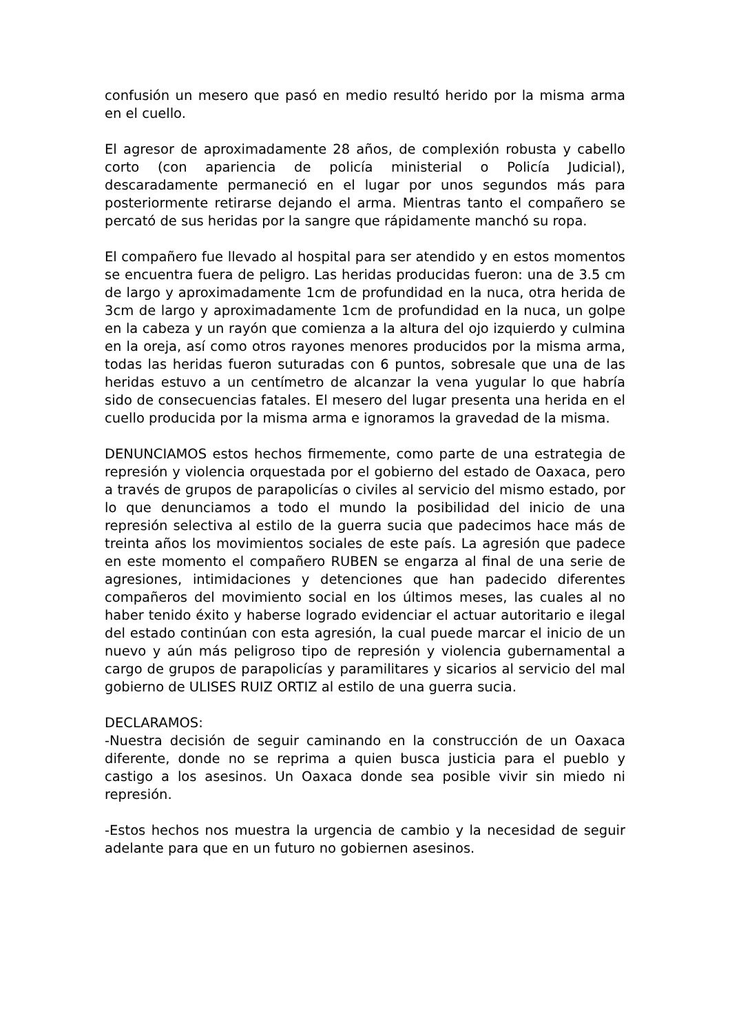confusión un mesero que pasó en medio resultó herido por la misma arma en el cuello.
El agresor de aproximadamente 28 años, de complexión robusta y cabello corto (con apariencia de policía ministerial o Policía Judicial), descaradamente permaneció en el lugar por unos segundos más para posteriormente retirarse dejando el arma. Mientras tanto el compañero se percató de sus heridas por la sangre que rápidamente manchó su ropa.
El compañero fue llevado al hospital para ser atendido y en estos momentos se encuentra fuera de peligro. Las heridas producidas fueron: una de 3.5 cm de largo y aproximadamente 1cm de profundidad en la nuca, otra herida de 3cm de largo y aproximadamente 1cm de profundidad en la nuca, un golpe en la cabeza y un rayón que comienza a la altura del ojo izquierdo y culmina en la oreja, así como otros rayones menores producidos por la misma arma, todas las heridas fueron suturadas con 6 puntos, sobresale que una de las heridas estuvo a un centímetro de alcanzar la vena yugular lo que habría sido de consecuencias fatales. El mesero del lugar presenta una herida en el cuello producida por la misma arma e ignoramos la gravedad de la misma.
DENUNCIAMOS estos hechos firmemente, como parte de una estrategia de represión y violencia orquestada por el gobierno del estado de Oaxaca, pero a través de grupos de parapolicías o civiles al servicio del mismo estado, por lo que denunciamos a todo el mundo la posibilidad del inicio de una represión selectiva al estilo de la guerra sucia que padecimos hace más de treinta años los movimientos sociales de este país. La agresión que padece en este momento el compañero RUBEN se engarza al final de una serie de agresiones, intimidaciones y detenciones que han padecido diferentes compañeros del movimiento social en los últimos meses, las cuales al no haber tenido éxito y haberse logrado evidenciar el actuar autoritario e ilegal del estado continúan con esta agresión, la cual puede marcar el inicio de un nuevo y aún más peligroso tipo de represión y violencia gubernamental a cargo de grupos de parapolicías y paramilitares y sicarios al servicio del mal gobierno de ULISES RUIZ ORTIZ al estilo de una guerra sucia.
DECLARAMOS:
-Nuestra decisión de seguir caminando en la construcción de un Oaxaca diferente, donde no se reprima a quien busca justicia para el pueblo y castigo a los asesinos. Un Oaxaca donde sea posible vivir sin miedo ni represión.
-Estos hechos nos muestra la urgencia de cambio y la necesidad de seguir adelante para que en un futuro no gobiernen asesinos.